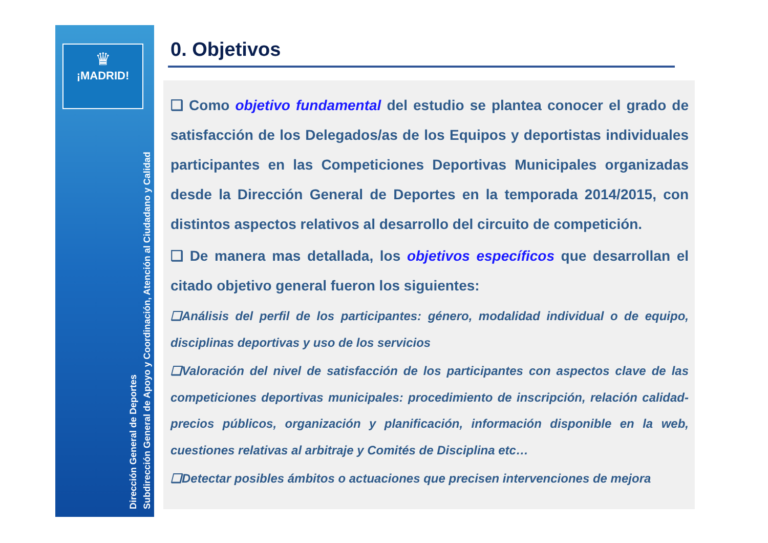♛
¡MADRID!
Subdirección General de Apoyo y Coordinación, Atención al Ciudadano y Calidad
Dirección General de Deportes
0. Objetivos
❑ Como objetivo fundamental del estudio se plantea conocer el grado de satisfacción de los Delegados/as de los Equipos y deportistas individuales participantes en las Competiciones Deportivas Municipales organizadas desde la Dirección General de Deportes en la temporada 2014/2015, con distintos aspectos relativos al desarrollo del circuito de competición.
❑ De manera mas detallada, los objetivos específicos que desarrollan el citado objetivo general fueron los siguientes:
❑Análisis del perfil de los participantes: género, modalidad individual o de equipo, disciplinas deportivas y uso de los servicios
❑Valoración del nivel de satisfacción de los participantes con aspectos clave de las competiciones deportivas municipales: procedimiento de inscripción, relación calidad-precios públicos, organización y planificación, información disponible en la web, cuestiones relativas al arbitraje y Comités de Disciplina etc…
❑Detectar posibles ámbitos o actuaciones que precisen intervenciones de mejora